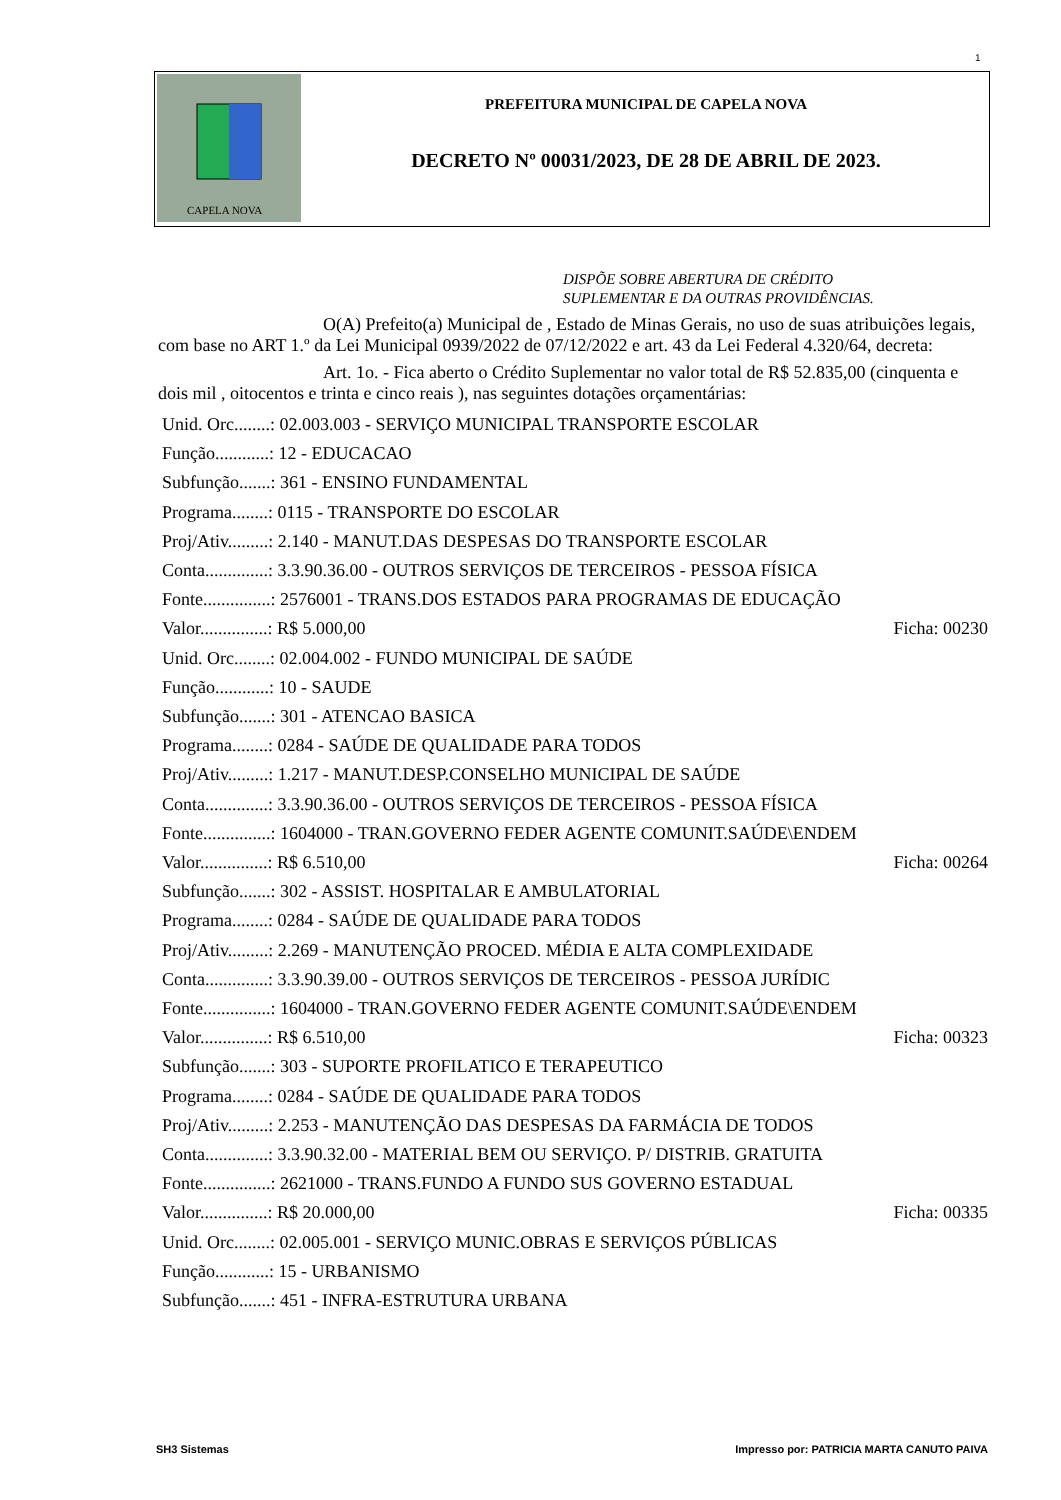1
CAPELA NOVA
PREFEITURA MUNICIPAL DE CAPELA NOVA
DECRETO Nº 00031/2023, DE 28 DE ABRIL DE 2023.
DISPÕE SOBRE ABERTURA DE CRÉDITO
SUPLEMENTAR E DA OUTRAS PROVIDÊNCIAS.
O(A) Prefeito(a) Municipal de , Estado de Minas Gerais, no uso de suas atribuições legais, com base no ART 1.º da Lei Municipal 0939/2022 de 07/12/2022 e art. 43 da Lei Federal 4.320/64, decreta:
Art. 1o. - Fica aberto o Crédito Suplementar no valor total de R$ 52.835,00 (cinquenta e dois mil , oitocentos e trinta e cinco reais ), nas seguintes dotações orçamentárias:
Unid. Orc........: 02.003.003 - SERVIÇO MUNICIPAL TRANSPORTE ESCOLAR
Função............: 12 - EDUCACAO
Subfunção.......: 361 - ENSINO FUNDAMENTAL
Programa........: 0115 - TRANSPORTE DO ESCOLAR
Proj/Ativ.........: 2.140 - MANUT.DAS DESPESAS DO TRANSPORTE ESCOLAR
Conta..............: 3.3.90.36.00 - OUTROS SERVIÇOS DE TERCEIROS - PESSOA FÍSICA
Fonte...............: 2576001 - TRANS.DOS ESTADOS PARA PROGRAMAS DE EDUCAÇÃO
Valor...............: R$ 5.000,00 Ficha: 00230
Unid. Orc........: 02.004.002 - FUNDO MUNICIPAL DE SAÚDE
Função............: 10 - SAUDE
Subfunção.......: 301 - ATENCAO BASICA
Programa........: 0284 - SAÚDE DE QUALIDADE PARA TODOS
Proj/Ativ.........: 1.217 - MANUT.DESP.CONSELHO MUNICIPAL DE SAÚDE
Conta..............: 3.3.90.36.00 - OUTROS SERVIÇOS DE TERCEIROS - PESSOA FÍSICA
Fonte...............: 1604000 - TRAN.GOVERNO FEDER AGENTE COMUNIT.SAÚDE\ENDEM
Valor...............: R$ 6.510,00 Ficha: 00264
Subfunção.......: 302 - ASSIST. HOSPITALAR E AMBULATORIAL
Programa........: 0284 - SAÚDE DE QUALIDADE PARA TODOS
Proj/Ativ.........: 2.269 - MANUTENÇÃO PROCED. MÉDIA E ALTA COMPLEXIDADE
Conta..............: 3.3.90.39.00 - OUTROS SERVIÇOS DE TERCEIROS - PESSOA JURÍDIC
Fonte...............: 1604000 - TRAN.GOVERNO FEDER AGENTE COMUNIT.SAÚDE\ENDEM
Valor...............: R$ 6.510,00 Ficha: 00323
Subfunção.......: 303 - SUPORTE PROFILATICO E TERAPEUTICO
Programa........: 0284 - SAÚDE DE QUALIDADE PARA TODOS
Proj/Ativ.........: 2.253 - MANUTENÇÃO DAS DESPESAS DA FARMÁCIA DE TODOS
Conta..............: 3.3.90.32.00 - MATERIAL BEM OU SERVIÇO. P/ DISTRIB. GRATUITA
Fonte...............: 2621000 - TRANS.FUNDO A FUNDO SUS GOVERNO ESTADUAL
Valor...............: R$ 20.000,00 Ficha: 00335
Unid. Orc........: 02.005.001 - SERVIÇO MUNIC.OBRAS E SERVIÇOS PÚBLICAS
Função............: 15 - URBANISMO
Subfunção.......: 451 - INFRA-ESTRUTURA URBANA
SH3 Sistemas Impresso por: PATRICIA MARTA CANUTO PAIVA